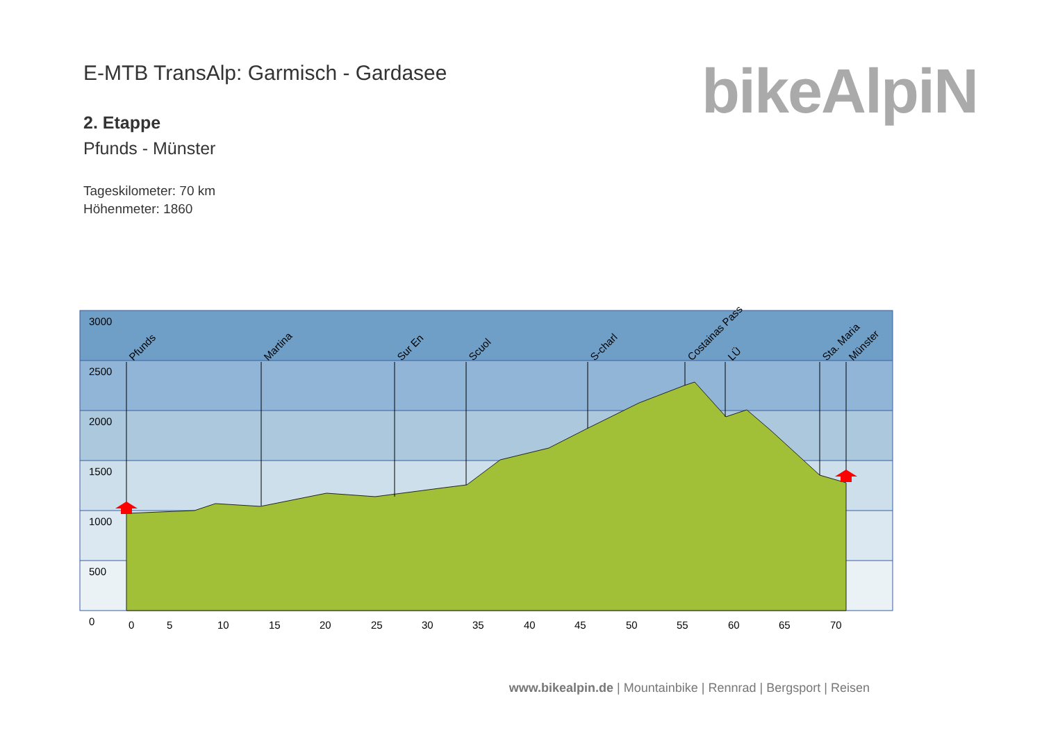E-MTB TransAlp: Garmisch - Gardasee
2. Etappe
Pfunds - Münster
Tageskilometer: 70 km
Höhenmeter: 1860
bikeAlpiN
3000
2500
2000
1500
1000
500
0
0
5
10
15
20
25
30
35
40
45
50
55
60
65
70
Pfunds
Martina
Sur En
Scuol
S-charl
Costainas Pass
LÜ
Sta. Maria
Münster
www.bikealpin.de | Mountainbike | Rennrad | Bergsport | Reisen